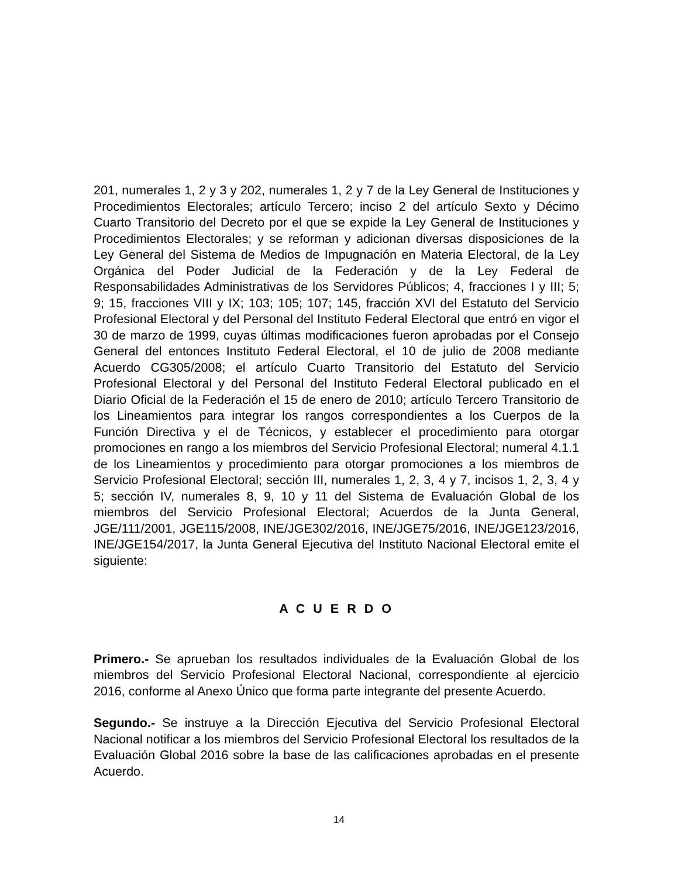201, numerales 1, 2 y 3 y 202, numerales 1, 2 y 7 de la Ley General de Instituciones y Procedimientos Electorales; artículo Tercero; inciso 2 del artículo Sexto y Décimo Cuarto Transitorio del Decreto por el que se expide la Ley General de Instituciones y Procedimientos Electorales; y se reforman y adicionan diversas disposiciones de la Ley General del Sistema de Medios de Impugnación en Materia Electoral, de la Ley Orgánica del Poder Judicial de la Federación y de la Ley Federal de Responsabilidades Administrativas de los Servidores Públicos; 4, fracciones I y III; 5; 9; 15, fracciones VIII y IX; 103; 105; 107; 145, fracción XVI del Estatuto del Servicio Profesional Electoral y del Personal del Instituto Federal Electoral que entró en vigor el 30 de marzo de 1999, cuyas últimas modificaciones fueron aprobadas por el Consejo General del entonces Instituto Federal Electoral, el 10 de julio de 2008 mediante Acuerdo CG305/2008; el artículo Cuarto Transitorio del Estatuto del Servicio Profesional Electoral y del Personal del Instituto Federal Electoral publicado en el Diario Oficial de la Federación el 15 de enero de 2010; artículo Tercero Transitorio de los Lineamientos para integrar los rangos correspondientes a los Cuerpos de la Función Directiva y el de Técnicos, y establecer el procedimiento para otorgar promociones en rango a los miembros del Servicio Profesional Electoral; numeral 4.1.1 de los Lineamientos y procedimiento para otorgar promociones a los miembros de Servicio Profesional Electoral; sección III, numerales 1, 2, 3, 4 y 7, incisos 1, 2, 3, 4 y 5; sección IV, numerales 8, 9, 10 y 11 del Sistema de Evaluación Global de los miembros del Servicio Profesional Electoral; Acuerdos de la Junta General, JGE/111/2001, JGE115/2008, INE/JGE302/2016, INE/JGE75/2016, INE/JGE123/2016, INE/JGE154/2017, la Junta General Ejecutiva del Instituto Nacional Electoral emite el siguiente:
A C U E R D O
Primero.- Se aprueban los resultados individuales de la Evaluación Global de los miembros del Servicio Profesional Electoral Nacional, correspondiente al ejercicio 2016, conforme al Anexo Único que forma parte integrante del presente Acuerdo.
Segundo.- Se instruye a la Dirección Ejecutiva del Servicio Profesional Electoral Nacional notificar a los miembros del Servicio Profesional Electoral los resultados de la Evaluación Global 2016 sobre la base de las calificaciones aprobadas en el presente Acuerdo.
14